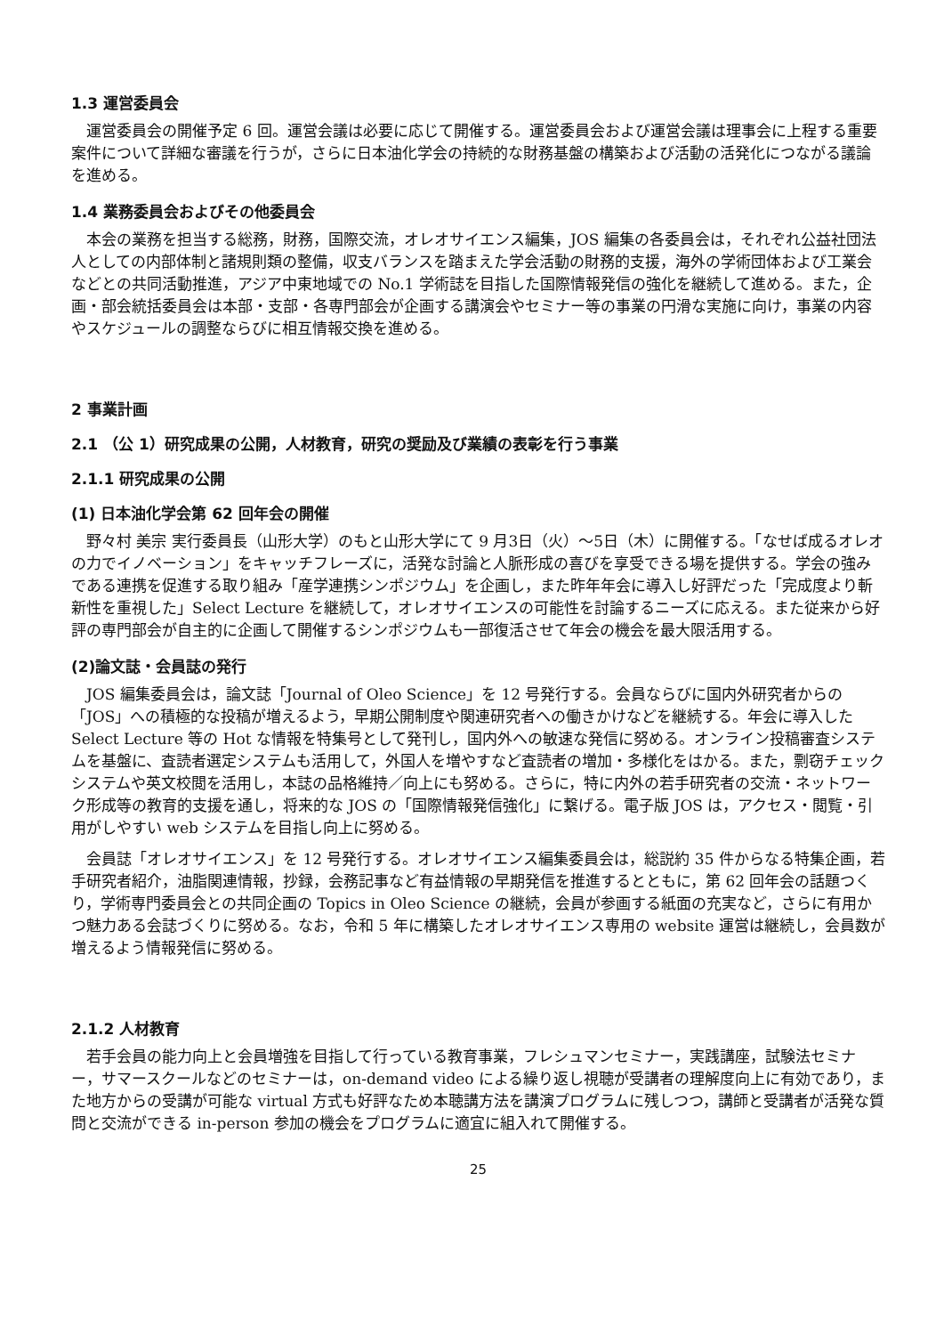1.3 運営委員会
運営委員会の開催予定 6 回。運営会議は必要に応じて開催する。運営委員会および運営会議は理事会に上程する重要案件について詳細な審議を行うが，さらに日本油化学会の持続的な財務基盤の構築および活動の活発化につながる議論を進める。
1.4 業務委員会およびその他委員会
本会の業務を担当する総務，財務，国際交流，オレオサイエンス編集，JOS 編集の各委員会は，それぞれ公益社団法人としての内部体制と諸規則類の整備，収支バランスを踏まえた学会活動の財務的支援，海外の学術団体および工業会などとの共同活動推進，アジア中東地域での No.1 学術誌を目指した国際情報発信の強化を継続して進める。また，企画・部会統括委員会は本部・支部・各専門部会が企画する講演会やセミナー等の事業の円滑な実施に向け，事業の内容やスケジュールの調整ならびに相互情報交換を進める。
2 事業計画
2.1 （公 1）研究成果の公開，人材教育，研究の奨励及び業績の表彰を行う事業
2.1.1 研究成果の公開
(1) 日本油化学会第 62 回年会の開催
野々村 美宗 実行委員長（山形大学）のもと山形大学にて 9 月3日（火）～5日（木）に開催する。「なせば成るオレオの力でイノベーション」をキャッチフレーズに，活発な討論と人脈形成の喜びを享受できる場を提供する。学会の強みである連携を促進する取り組み「産学連携シンポジウム」を企画し，また昨年年会に導入し好評だった「完成度より斬新性を重視した」Select Lecture を継続して，オレオサイエンスの可能性を討論するニーズに応える。また従来から好評の専門部会が自主的に企画して開催するシンポジウムも一部復活させて年会の機会を最大限活用する。
(2)論文誌・会員誌の発行
JOS 編集委員会は，論文誌「Journal of Oleo Science」を 12 号発行する。会員ならびに国内外研究者からの「JOS」への積極的な投稿が増えるよう，早期公開制度や関連研究者への働きかけなどを継続する。年会に導入した Select Lecture 等の Hot な情報を特集号として発刊し，国内外への敏速な発信に努める。オンライン投稿審査システムを基盤に、査読者選定システムも活用して，外国人を増やすなど査読者の増加・多様化をはかる。また，剽窃チェックシステムや英文校閲を活用し，本誌の品格維持／向上にも努める。さらに，特に内外の若手研究者の交流・ネットワーク形成等の教育的支援を通し，将来的な JOS の「国際情報発信強化」に繋げる。電子版 JOS は，アクセス・閲覧・引用がしやすい web システムを目指し向上に努める。
会員誌「オレオサイエンス」を 12 号発行する。オレオサイエンス編集委員会は，総説約 35 件からなる特集企画，若手研究者紹介，油脂関連情報，抄録，会務記事など有益情報の早期発信を推進するとともに，第 62 回年会の話題つくり，学術専門委員会との共同企画の Topics in Oleo Science の継続，会員が参画する紙面の充実など，さらに有用かつ魅力ある会誌づくりに努める。なお，令和 5 年に構築したオレオサイエンス専用の website 運営は継続し，会員数が増えるよう情報発信に努める。
2.1.2 人材教育
若手会員の能力向上と会員増強を目指して行っている教育事業，フレシュマンセミナー，実践講座，試験法セミナー，サマースクールなどのセミナーは，on-demand video による繰り返し視聴が受講者の理解度向上に有効であり，また地方からの受講が可能な virtual 方式も好評なため本聴講方法を講演プログラムに残しつつ，講師と受講者が活発な質問と交流ができる in-person 参加の機会をプログラムに適宜に組入れて開催する。
25